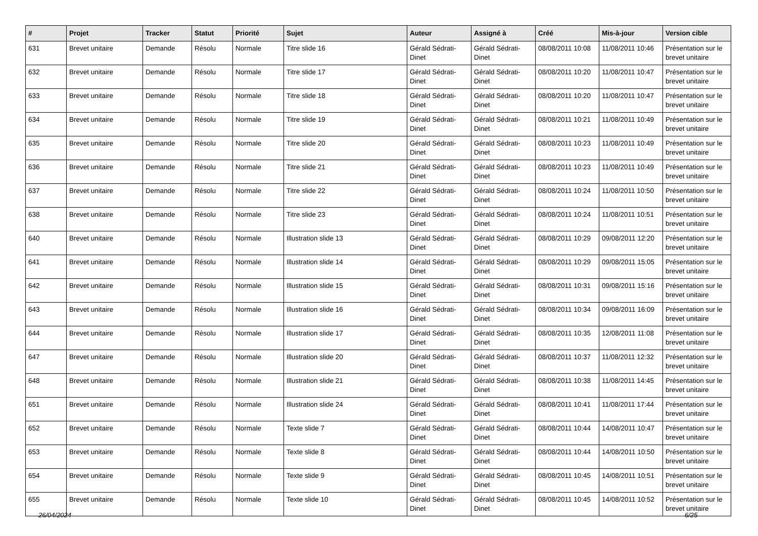| # | Projet | Tracker | Statut | Priorité | Sujet | Auteur | Assigné à | Créé | Mis-à-jour | Version cible |
| --- | --- | --- | --- | --- | --- | --- | --- | --- | --- | --- |
| 631 | Brevet unitaire | Demande | Résolu | Normale | Titre slide 16 | Gérald Sédrati-Dinet | Gérald Sédrati-Dinet | 08/08/2011 10:08 | 11/08/2011 10:46 | Présentation sur le brevet unitaire |
| 632 | Brevet unitaire | Demande | Résolu | Normale | Titre slide 17 | Gérald Sédrati-Dinet | Gérald Sédrati-Dinet | 08/08/2011 10:20 | 11/08/2011 10:47 | Présentation sur le brevet unitaire |
| 633 | Brevet unitaire | Demande | Résolu | Normale | Titre slide 18 | Gérald Sédrati-Dinet | Gérald Sédrati-Dinet | 08/08/2011 10:20 | 11/08/2011 10:47 | Présentation sur le brevet unitaire |
| 634 | Brevet unitaire | Demande | Résolu | Normale | Titre slide 19 | Gérald Sédrati-Dinet | Gérald Sédrati-Dinet | 08/08/2011 10:21 | 11/08/2011 10:49 | Présentation sur le brevet unitaire |
| 635 | Brevet unitaire | Demande | Résolu | Normale | Titre slide 20 | Gérald Sédrati-Dinet | Gérald Sédrati-Dinet | 08/08/2011 10:23 | 11/08/2011 10:49 | Présentation sur le brevet unitaire |
| 636 | Brevet unitaire | Demande | Résolu | Normale | Titre slide 21 | Gérald Sédrati-Dinet | Gérald Sédrati-Dinet | 08/08/2011 10:23 | 11/08/2011 10:49 | Présentation sur le brevet unitaire |
| 637 | Brevet unitaire | Demande | Résolu | Normale | Titre slide 22 | Gérald Sédrati-Dinet | Gérald Sédrati-Dinet | 08/08/2011 10:24 | 11/08/2011 10:50 | Présentation sur le brevet unitaire |
| 638 | Brevet unitaire | Demande | Résolu | Normale | Titre slide 23 | Gérald Sédrati-Dinet | Gérald Sédrati-Dinet | 08/08/2011 10:24 | 11/08/2011 10:51 | Présentation sur le brevet unitaire |
| 640 | Brevet unitaire | Demande | Résolu | Normale | Illustration slide 13 | Gérald Sédrati-Dinet | Gérald Sédrati-Dinet | 08/08/2011 10:29 | 09/08/2011 12:20 | Présentation sur le brevet unitaire |
| 641 | Brevet unitaire | Demande | Résolu | Normale | Illustration slide 14 | Gérald Sédrati-Dinet | Gérald Sédrati-Dinet | 08/08/2011 10:29 | 09/08/2011 15:05 | Présentation sur le brevet unitaire |
| 642 | Brevet unitaire | Demande | Résolu | Normale | Illustration slide 15 | Gérald Sédrati-Dinet | Gérald Sédrati-Dinet | 08/08/2011 10:31 | 09/08/2011 15:16 | Présentation sur le brevet unitaire |
| 643 | Brevet unitaire | Demande | Résolu | Normale | Illustration slide 16 | Gérald Sédrati-Dinet | Gérald Sédrati-Dinet | 08/08/2011 10:34 | 09/08/2011 16:09 | Présentation sur le brevet unitaire |
| 644 | Brevet unitaire | Demande | Résolu | Normale | Illustration slide 17 | Gérald Sédrati-Dinet | Gérald Sédrati-Dinet | 08/08/2011 10:35 | 12/08/2011 11:08 | Présentation sur le brevet unitaire |
| 647 | Brevet unitaire | Demande | Résolu | Normale | Illustration slide 20 | Gérald Sédrati-Dinet | Gérald Sédrati-Dinet | 08/08/2011 10:37 | 11/08/2011 12:32 | Présentation sur le brevet unitaire |
| 648 | Brevet unitaire | Demande | Résolu | Normale | Illustration slide 21 | Gérald Sédrati-Dinet | Gérald Sédrati-Dinet | 08/08/2011 10:38 | 11/08/2011 14:45 | Présentation sur le brevet unitaire |
| 651 | Brevet unitaire | Demande | Résolu | Normale | Illustration slide 24 | Gérald Sédrati-Dinet | Gérald Sédrati-Dinet | 08/08/2011 10:41 | 11/08/2011 17:44 | Présentation sur le brevet unitaire |
| 652 | Brevet unitaire | Demande | Résolu | Normale | Texte slide 7 | Gérald Sédrati-Dinet | Gérald Sédrati-Dinet | 08/08/2011 10:44 | 14/08/2011 10:47 | Présentation sur le brevet unitaire |
| 653 | Brevet unitaire | Demande | Résolu | Normale | Texte slide 8 | Gérald Sédrati-Dinet | Gérald Sédrati-Dinet | 08/08/2011 10:44 | 14/08/2011 10:50 | Présentation sur le brevet unitaire |
| 654 | Brevet unitaire | Demande | Résolu | Normale | Texte slide 9 | Gérald Sédrati-Dinet | Gérald Sédrati-Dinet | 08/08/2011 10:45 | 14/08/2011 10:51 | Présentation sur le brevet unitaire |
| 655 | Brevet unitaire | Demande | Résolu | Normale | Texte slide 10 | Gérald Sédrati-Dinet | Gérald Sédrati-Dinet | 08/08/2011 10:45 | 14/08/2011 10:52 | Présentation sur le brevet unitaire |
26/04/2024 6/25